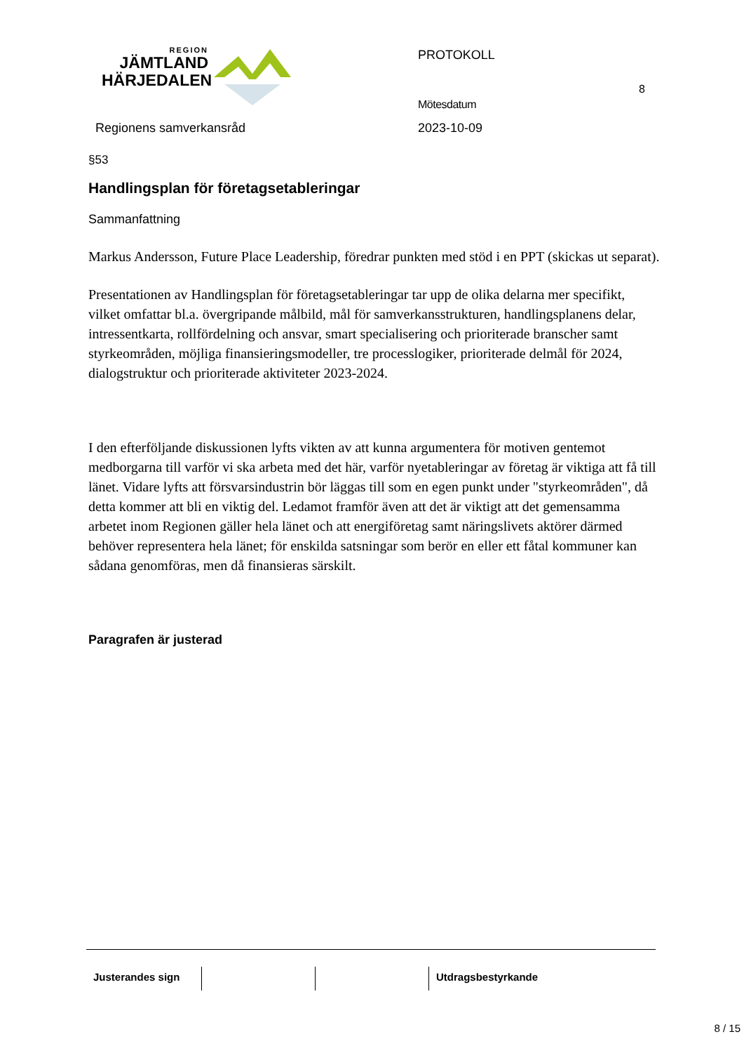REGION
JÄMTLAND
HÄRJEDALEN
Regionens samverkansråd
PROTOKOLL
8
Mötesdatum
2023-10-09
§53
Handlingsplan för företagsetableringar
Sammanfattning
Markus Andersson, Future Place Leadership, föredrar punkten med stöd i en PPT (skickas ut separat).
Presentationen av Handlingsplan för företagsetableringar tar upp de olika delarna mer specifikt, vilket omfattar bl.a. övergripande målbild, mål för samverkansstrukturen, handlingsplanens delar, intressentkarta, rollfördelning och ansvar, smart specialisering och prioriterade branscher samt styrkeområden, möjliga finansieringsmodeller, tre processlogiker, prioriterade delmål för 2024, dialogstruktur och prioriterade aktiviteter 2023-2024.
I den efterföljande diskussionen lyfts vikten av att kunna argumentera för motiven gentemot medborgarna till varför vi ska arbeta med det här, varför nyetableringar av företag är viktiga att få till länet. Vidare lyfts att försvarsindustrin bör läggas till som en egen punkt under "styrkeområden", då detta kommer att bli en viktig del. Ledamot framför även att det är viktigt att det gemensamma arbetet inom Regionen gäller hela länet och att energiföretag samt näringslivets aktörer därmed behöver representera hela länet; för enskilda satsningar som berör en eller ett fåtal kommuner kan sådana genomföras, men då finansieras särskilt.
Paragrafen är justerad
Justerandes sign Utdragsbestyrkande
8 / 15